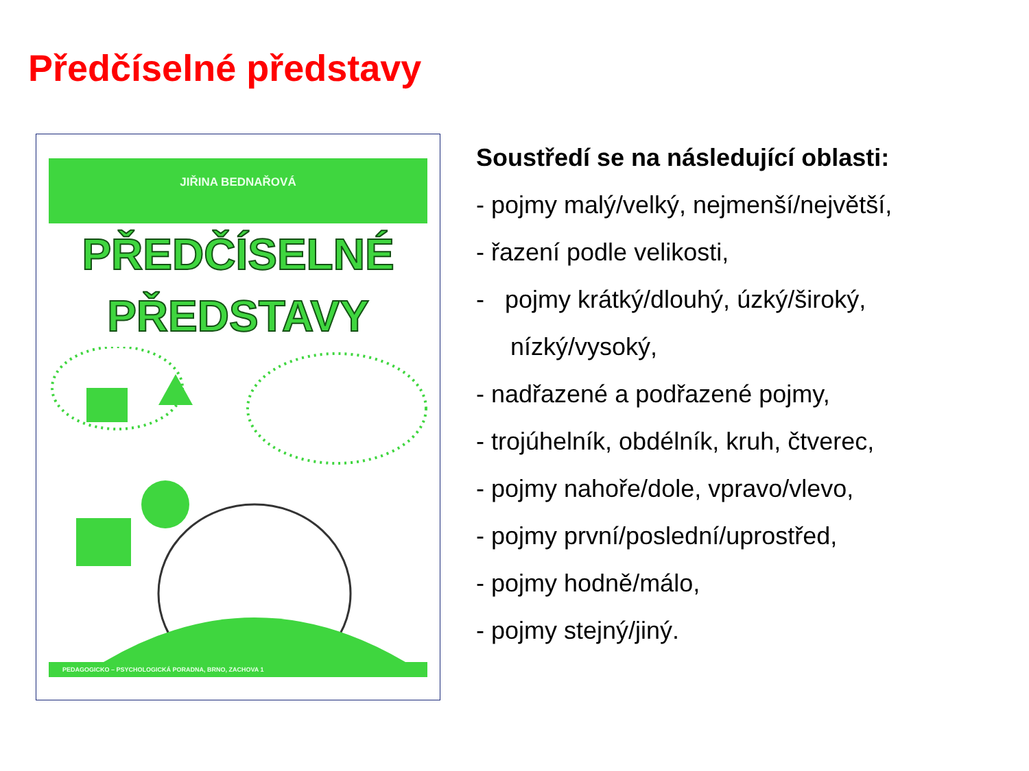Předčíselné představy
JIŘINA BEDNAŘOVÁ
PŘEDČÍSELNÉ
PŘEDSTAVY
PEDAGOGICKO – PSYCHOLOGICKÁ PORADNA, BRNO, ZACHOVA 1
Soustředí se na následující oblasti:
- pojmy malý/velký, nejmenší/největší,
- řazení podle velikosti,
- pojmy krátký/dlouhý, úzký/široký,
nízký/vysoký,
- nadřazené a podřazené pojmy,
- trojúhelník, obdélník, kruh, čtverec,
- pojmy nahoře/dole, vpravo/vlevo,
- pojmy první/poslední/uprostřed,
- pojmy hodně/málo,
- pojmy stejný/jiný.